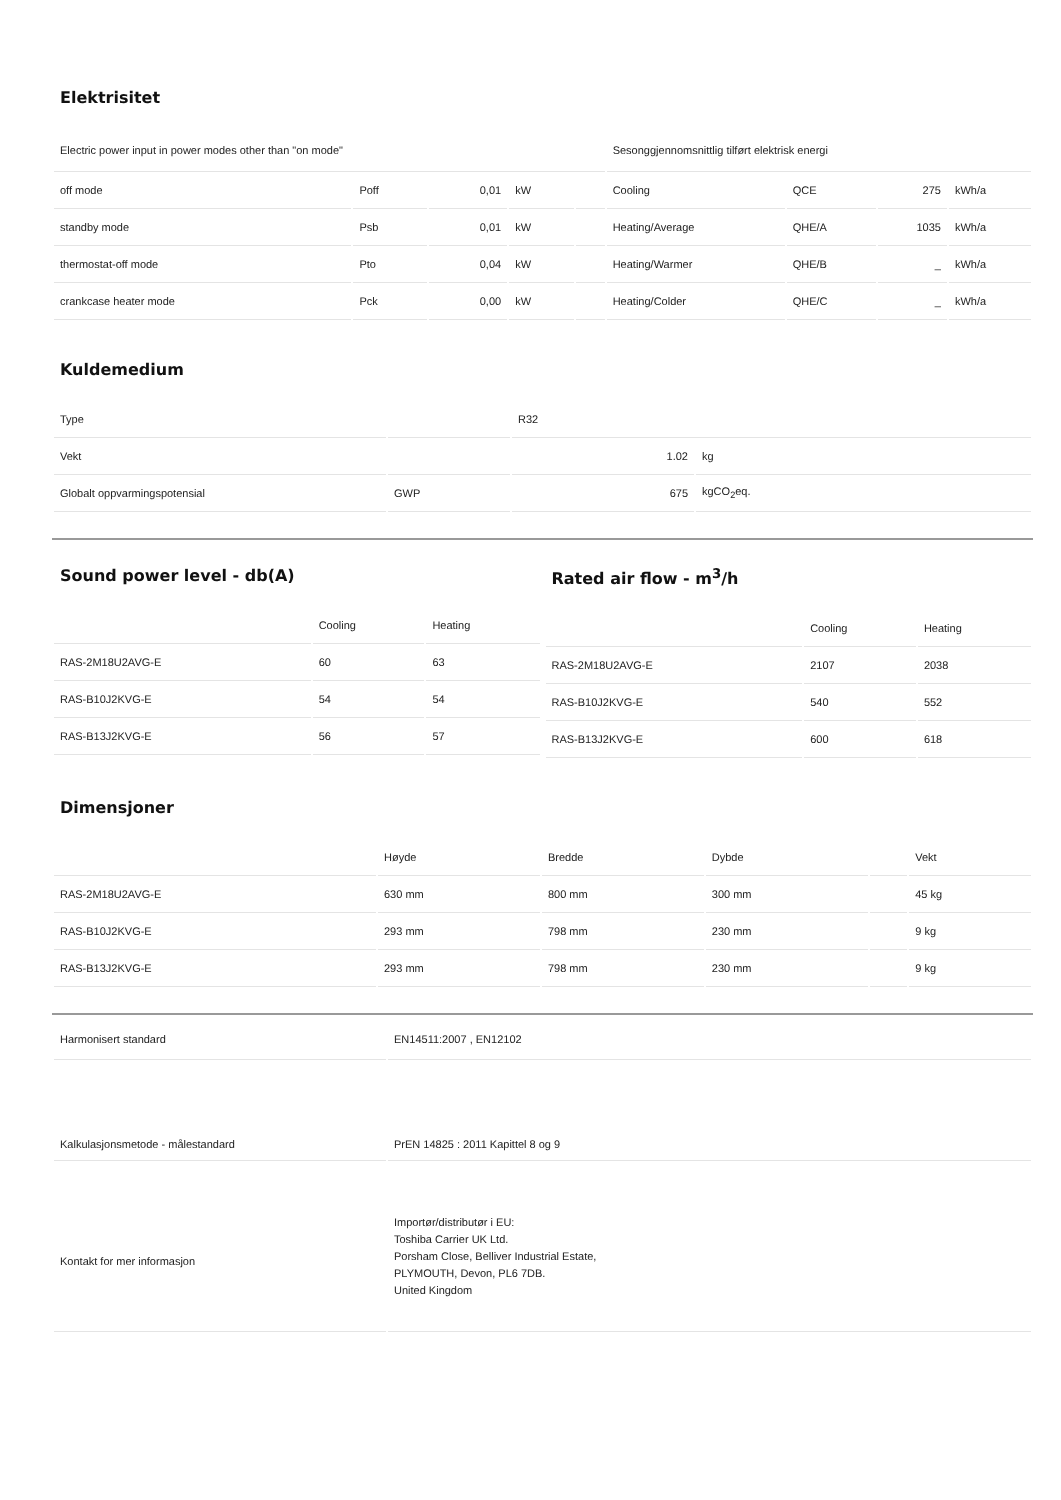Elektrisitet
| Electric power input in power modes other than "on mode" | | | | | Sesonggjennomsnittlig tilført elektrisk energi | | | |
| off mode | Poff | 0,01 | kW | | Cooling | QCE | 275 | kWh/a |
| standby mode | Psb | 0,01 | kW | | Heating/Average | QHE/A | 1035 | kWh/a |
| thermostat-off mode | Pto | 0,04 | kW | | Heating/Warmer | QHE/B | _ | kWh/a |
| crankcase heater mode | Pck | 0,00 | kW | | Heating/Colder | QHE/C | _ | kWh/a |
Kuldemedium
| Type | | R32 | |
| Vekt | | 1.02 | kg |
| Globalt oppvarmingspotensial | GWP | 675 | kgCO<sub>2</sub>eq. |
Sound power level - db(A)
| | Cooling | Heating |
| --- | --- | --- |
| RAS-2M18U2AVG-E | 60 | 63 |
| RAS-B10J2KVG-E | 54 | 54 |
| RAS-B13J2KVG-E | 56 | 57 |
Rated air flow - m<sup>3</sup>/h
| | Cooling | Heating |
| --- | --- | --- |
| RAS-2M18U2AVG-E | 2107 | 2038 |
| RAS-B10J2KVG-E | 540 | 552 |
| RAS-B13J2KVG-E | 600 | 618 |
Dimensjoner
| | Høyde | Bredde | Dybde | | Vekt |
| --- | --- | --- | --- | --- | --- |
| RAS-2M18U2AVG-E | 630 mm | 800 mm | 300 mm | | 45 kg |
| RAS-B10J2KVG-E | 293 mm | 798 mm | 230 mm | | 9 kg |
| RAS-B13J2KVG-E | 293 mm | 798 mm | 230 mm | | 9 kg |
| Harmonisert standard | EN14511:2007 , EN12102 |
| Kalkulasjonsmetode - målestandard | PrEN 14825 : 2011 Kapittel 8 og 9 |
| Kontakt for mer informasjon | Importør/distributør i EU: Toshiba Carrier UK Ltd. Porsham Close, Belliver Industrial Estate, PLYMOUTH, Devon, PL6 7DB. United Kingdom |